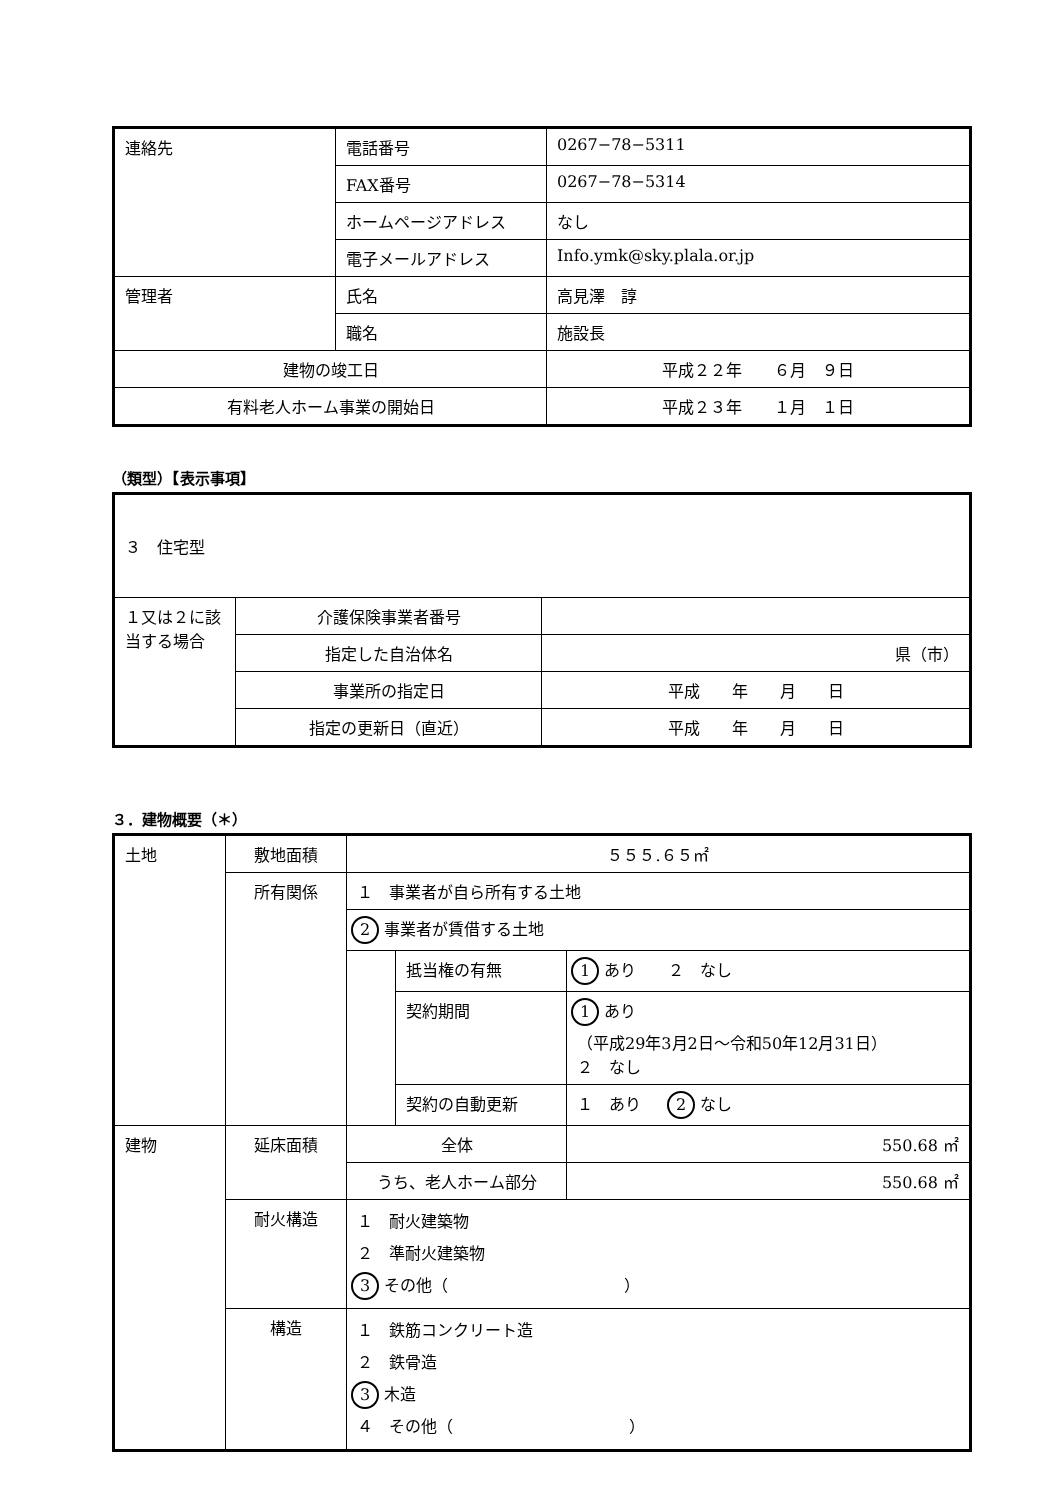| 連絡先 | 電話番号 | 0267−78−5311 |
| | FAX番号 | 0267−78−5314 |
| | ホームページアドレス | なし |
| | 電子メールアドレス | Info.ymk@sky.plala.or.jp |
| 管理者 | 氏名 | 高見澤 諄 |
| | 職名 | 施設長 |
| 建物の竣工日 | | 平成２２年 ６月 ９日 |
| 有料老人ホーム事業の開始日 | | 平成２３年 １月 １日 |
（類型）【表示事項】
| ３ 住宅型 | | |
| １又は２に該当する場合 | 介護保険事業者番号 | |
| | 指定した自治体名 | 県（市） |
| | 事業所の指定日 | 平成 年 月 日 |
| | 指定の更新日（直近） | 平成 年 月 日 |
３．建物概要（＊）
| 土地 | 敷地面積 | ５５５.６５㎡ | | |
| | 所有関係 | １ 事業者が自ら所有する土地 | | |
| | | 2 事業者が賃借する土地 | | |
| | | | 抵当権の有無 | 1 あり ２ なし |
| | | | 契約期間 | 1 あり （平成29年3月2日～令和50年12月31日） ２ なし |
| | | | 契約の自動更新 | １ あり 2 なし |
| 建物 | 延床面積 | 全体 | | 550.68 ㎡ |
| | | うち、老人ホーム部分 | | 550.68 ㎡ |
| | 耐火構造 | １ 耐火建築物 ２ 準耐火建築物 3 その他（ ） | | |
| | 構造 | １ 鉄筋コンクリート造 ２ 鉄骨造 3 木造 ４ その他（ ） | | |